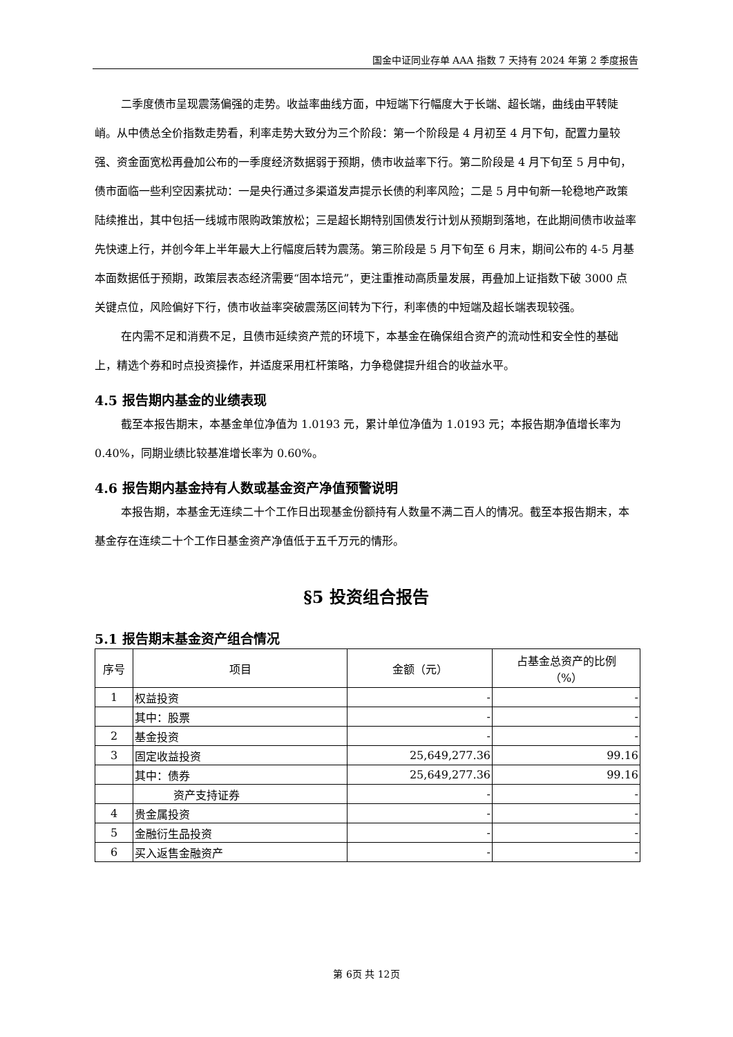国金中证同业存单 AAA 指数 7 天持有 2024 年第 2 季度报告
二季度债市呈现震荡偏强的走势。收益率曲线方面，中短端下行幅度大于长端、超长端，曲线由平转陡峭。从中债总全价指数走势看，利率走势大致分为三个阶段：第一个阶段是 4 月初至 4 月下旬，配置力量较强、资金面宽松再叠加公布的一季度经济数据弱于预期，债市收益率下行。第二阶段是 4 月下旬至 5 月中旬，债市面临一些利空因素扰动：一是央行通过多渠道发声提示长债的利率风险；二是 5 月中旬新一轮稳地产政策陆续推出，其中包括一线城市限购政策放松；三是超长期特别国债发行计划从预期到落地，在此期间债市收益率先快速上行，并创今年上半年最大上行幅度后转为震荡。第三阶段是 5 月下旬至 6 月末，期间公布的 4-5 月基本面数据低于预期，政策层表态经济需要“固本培元”，更注重推动高质量发展，再叠加上证指数下破 3000 点关键点位，风险偏好下行，债市收益率突破震荡区间转为下行，利率债的中短端及超长端表现较强。
在内需不足和消费不足，且债市延续资产荒的环境下，本基金在确保组合资产的流动性和安全性的基础上，精选个券和时点投资操作，并适度采用杠杆策略，力争稳健提升组合的收益水平。
4.5 报告期内基金的业绩表现
截至本报告期末，本基金单位净值为 1.0193 元，累计单位净值为 1.0193 元；本报告期净值增长率为 0.40%，同期业绩比较基准增长率为 0.60%。
4.6 报告期内基金持有人数或基金资产净值预警说明
本报告期，本基金无连续二十个工作日出现基金份额持有人数量不满二百人的情况。截至本报告期末，本基金存在连续二十个工作日基金资产净值低于五千万元的情形。
§5 投资组合报告
5.1 报告期末基金资产组合情况
| 序号 | 项目 | 金额（元） | 占基金总资产的比例 （%） |
| --- | --- | --- | --- |
| 1 | 权益投资 | - | - |
| | 其中：股票 | - | - |
| 2 | 基金投资 | - | - |
| 3 | 固定收益投资 | 25,649,277.36 | 99.16 |
| | 其中：债券 | 25,649,277.36 | 99.16 |
| | 资产支持证券 | - | - |
| 4 | 贵金属投资 | - | - |
| 5 | 金融衍生品投资 | - | - |
| 6 | 买入返售金融资产 | - | - |
第 6页 共 12页